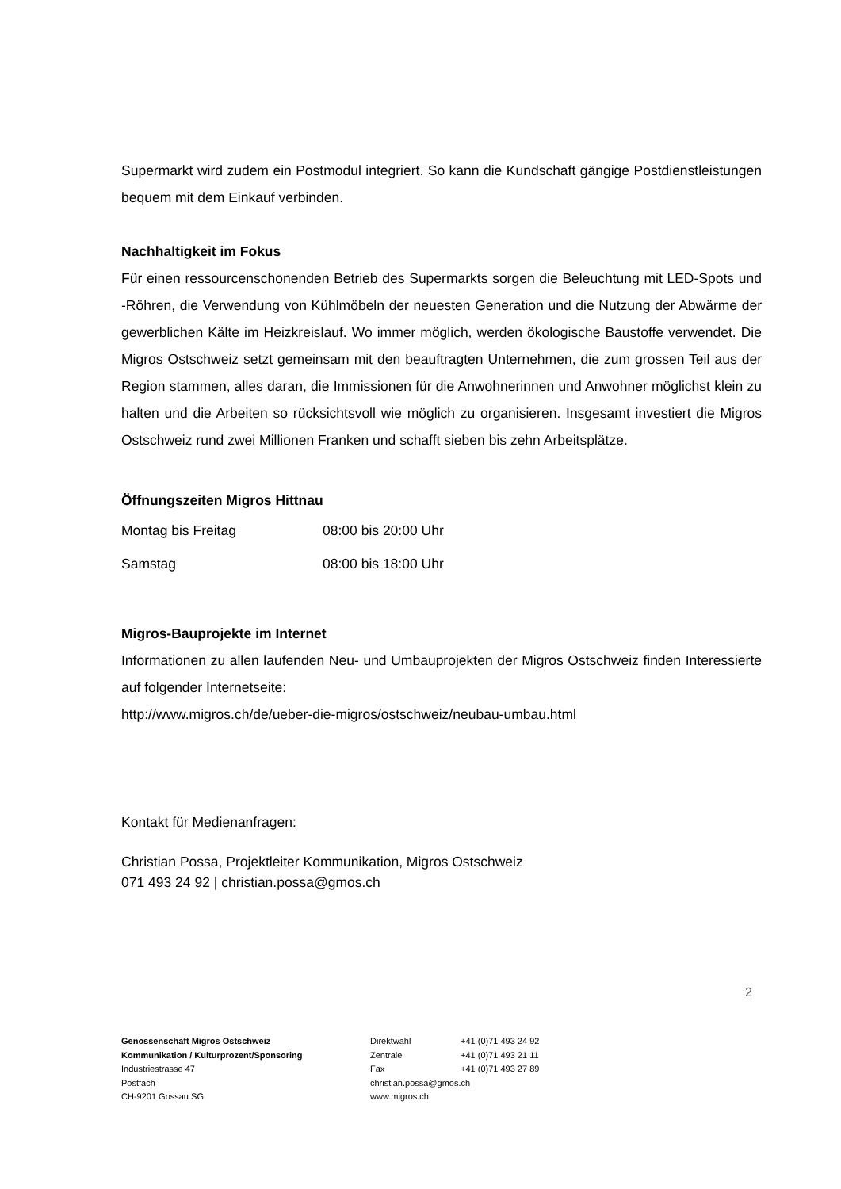Supermarkt wird zudem ein Postmodul integriert. So kann die Kundschaft gängige Postdienstleistungen bequem mit dem Einkauf verbinden.
Nachhaltigkeit im Fokus
Für einen ressourcenschonenden Betrieb des Supermarkts sorgen die Beleuchtung mit LED-Spots und -Röhren, die Verwendung von Kühlmöbeln der neuesten Generation und die Nutzung der Abwärme der gewerblichen Kälte im Heizkreislauf. Wo immer möglich, werden ökologische Baustoffe verwendet. Die Migros Ostschweiz setzt gemeinsam mit den beauftragten Unternehmen, die zum grossen Teil aus der Region stammen, alles daran, die Immissionen für die Anwohnerinnen und Anwohner möglichst klein zu halten und die Arbeiten so rücksichtsvoll wie möglich zu organisieren. Insgesamt investiert die Migros Ostschweiz rund zwei Millionen Franken und schafft sieben bis zehn Arbeitsplätze.
Öffnungszeiten Migros Hittnau
| Montag bis Freitag | 08:00 bis 20:00 Uhr |
| Samstag | 08:00 bis 18:00 Uhr |
Migros-Bauprojekte im Internet
Informationen zu allen laufenden Neu- und Umbauprojekten der Migros Ostschweiz finden Interessierte auf folgender Internetseite:
http://www.migros.ch/de/ueber-die-migros/ostschweiz/neubau-umbau.html
Kontakt für Medienanfragen:
Christian Possa, Projektleiter Kommunikation, Migros Ostschweiz
071 493 24 92 | christian.possa@gmos.ch
2
Genossenschaft Migros Ostschweiz
Kommunikation / Kulturprozent/Sponsoring
Industriestrasse 47
Postfach
CH-9201 Gossau SG
| Direktwahl | +41 (0)71 493 24 92 |
| Zentrale | +41 (0)71 493 21 11 |
| Fax | +41 (0)71 493 27 89 |
| christian.possa@gmos.ch | |
| www.migros.ch | |